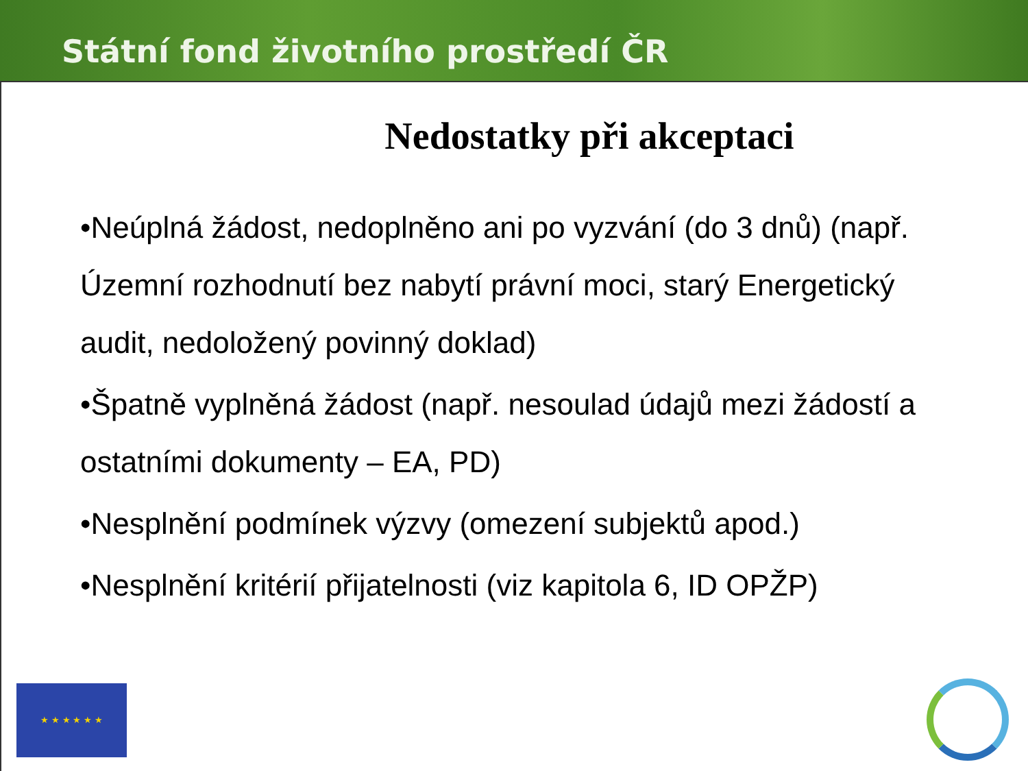Státní fond životního prostředí ČR
Nedostatky při akceptaci
•Neúplná žádost, nedoplněno ani po vyzvání (do 3 dnů) (např. Územní rozhodnutí bez nabytí právní moci, starý Energetický audit, nedoložený povinný doklad)
•Špatně vyplněná žádost (např. nesoulad údajů mezi žádostí a ostatními dokumenty – EA, PD)
•Nesplnění podmínek výzvy (omezení subjektů apod.)
•Nesplnění kritérií přijatelnosti (viz kapitola 6, ID OPŽP)
★ ★ ★ ★ ★ ★